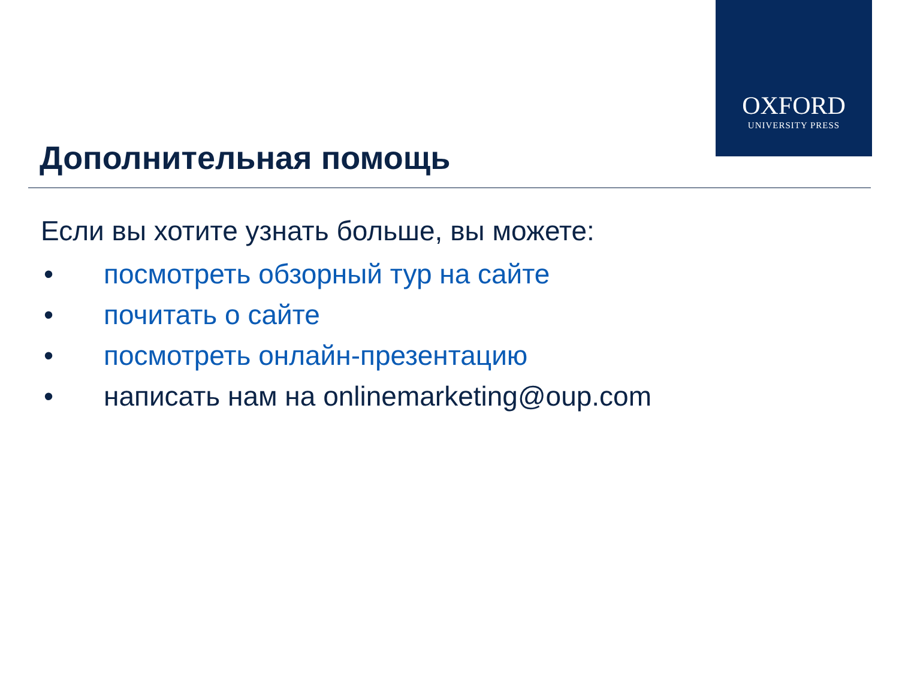OXFORD
UNIVERSITY PRESS
Дополнительная помощь
Если вы хотите узнать больше, вы можете:
• посмотреть обзорный тур на сайте
• почитать о сайте
• посмотреть онлайн-презентацию
• написать нам на onlinemarketing@oup.com